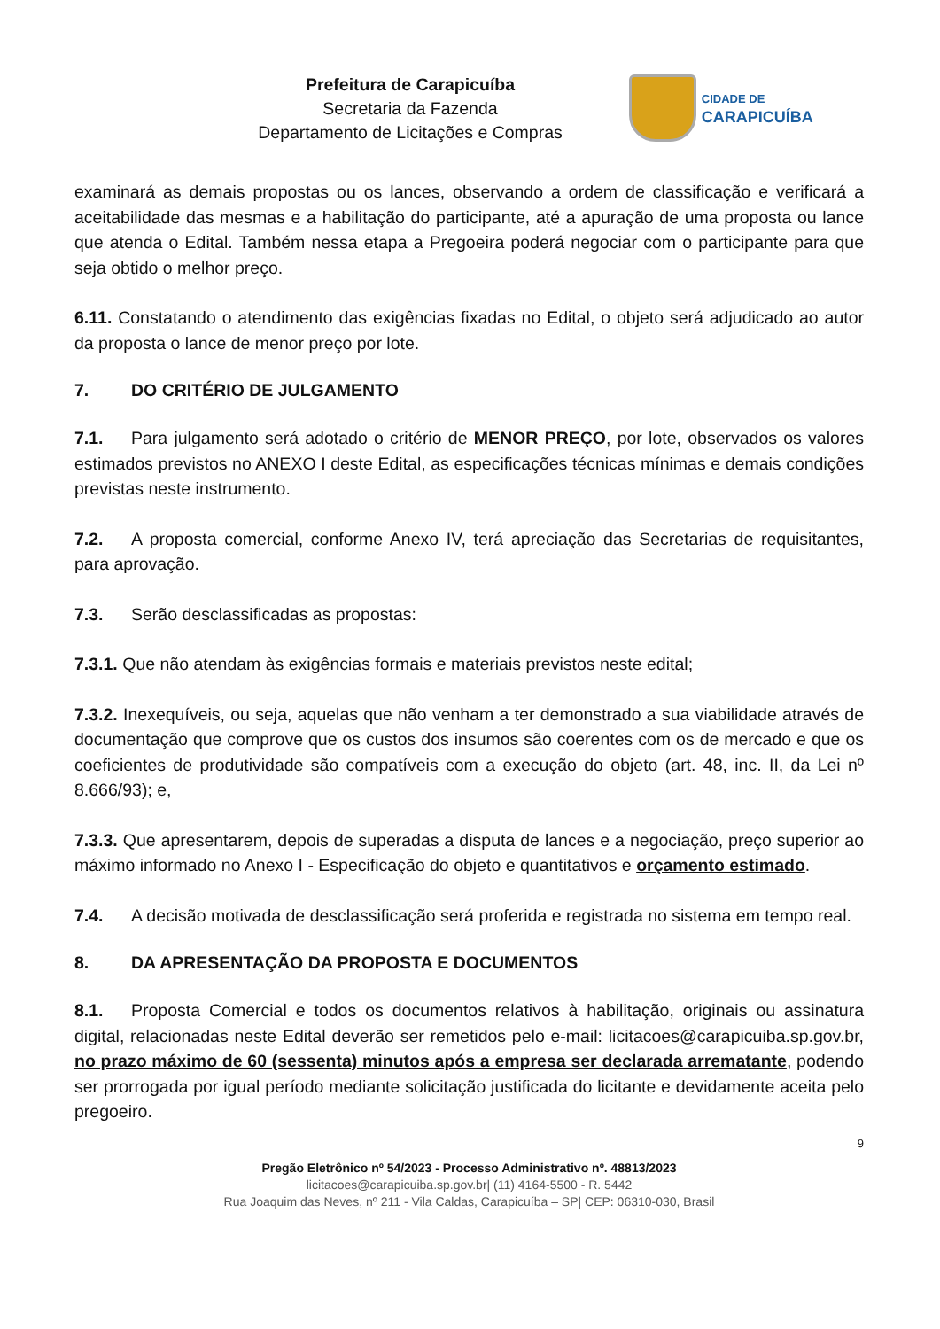Prefeitura de Carapicuíba
Secretaria da Fazenda
Departamento de Licitações e Compras
CIDADE DE
CARAPICUÍBA
examinará as demais propostas ou os lances, observando a ordem de classificação e verificará a aceitabilidade das mesmas e a habilitação do participante, até a apuração de uma proposta ou lance que atenda o Edital. Também nessa etapa a Pregoeira poderá negociar com o participante para que seja obtido o melhor preço.
6.11. Constatando o atendimento das exigências fixadas no Edital, o objeto será adjudicado ao autor da proposta o lance de menor preço por lote.
7. DO CRITÉRIO DE JULGAMENTO
7.1. Para julgamento será adotado o critério de MENOR PREÇO, por lote, observados os valores estimados previstos no ANEXO I deste Edital, as especificações técnicas mínimas e demais condições previstas neste instrumento.
7.2. A proposta comercial, conforme Anexo IV, terá apreciação das Secretarias de requisitantes, para aprovação.
7.3. Serão desclassificadas as propostas:
7.3.1. Que não atendam às exigências formais e materiais previstos neste edital;
7.3.2. Inexequíveis, ou seja, aquelas que não venham a ter demonstrado a sua viabilidade através de documentação que comprove que os custos dos insumos são coerentes com os de mercado e que os coeficientes de produtividade são compatíveis com a execução do objeto (art. 48, inc. II, da Lei nº 8.666/93); e,
7.3.3. Que apresentarem, depois de superadas a disputa de lances e a negociação, preço superior ao máximo informado no Anexo I - Especificação do objeto e quantitativos e orçamento estimado.
7.4. A decisão motivada de desclassificação será proferida e registrada no sistema em tempo real.
8. DA APRESENTAÇÃO DA PROPOSTA E DOCUMENTOS
8.1. Proposta Comercial e todos os documentos relativos à habilitação, originais ou assinatura digital, relacionadas neste Edital deverão ser remetidos pelo e-mail: licitacoes@carapicuiba.sp.gov.br, no prazo máximo de 60 (sessenta) minutos após a empresa ser declarada arrematante, podendo ser prorrogada por igual período mediante solicitação justificada do licitante e devidamente aceita pelo pregoeiro.
9
Pregão Eletrônico nº 54/2023 - Processo Administrativo nº. 48813/2023
licitacoes@carapicuiba.sp.gov.br| (11) 4164-5500 - R. 5442
Rua Joaquim das Neves, nº 211 - Vila Caldas, Carapicuíba – SP| CEP: 06310-030, Brasil